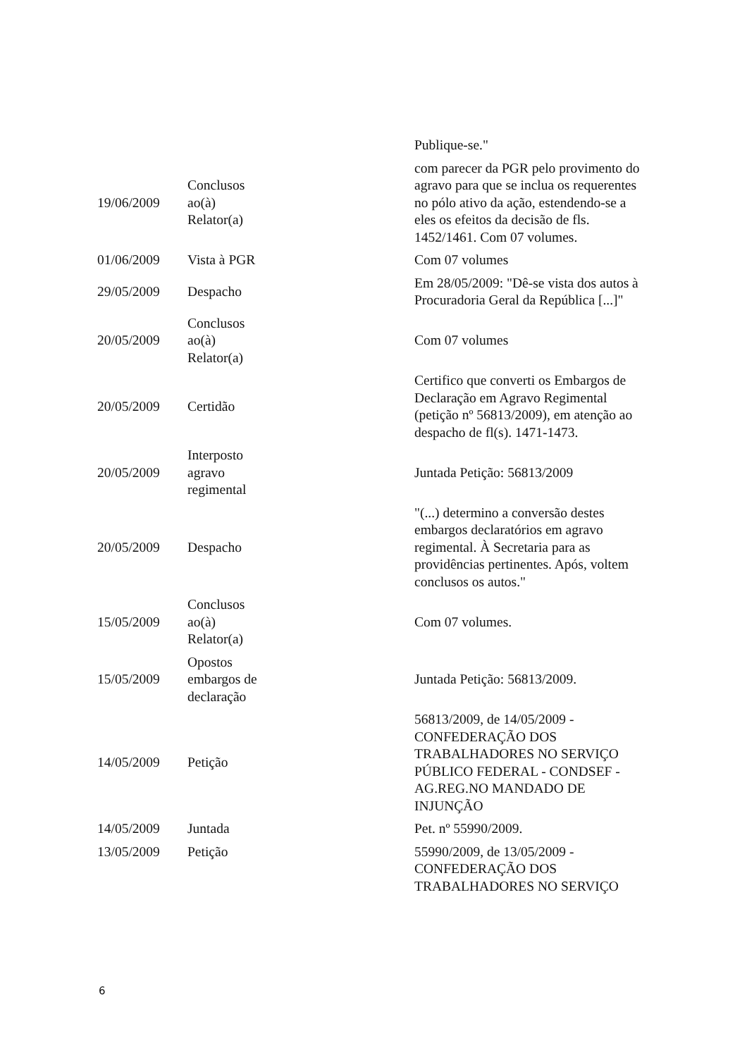| | | Publique-se." |
| 19/06/2009 | Conclusos ao(à) Relator(a) | com parecer da PGR pelo provimento do agravo para que se inclua os requerentes no pólo ativo da ação, estendendo-se a eles os efeitos da decisão de fls. 1452/1461. Com 07 volumes. |
| 01/06/2009 | Vista à PGR | Com 07 volumes |
| 29/05/2009 | Despacho | Em 28/05/2009: "Dê-se vista dos autos à Procuradoria Geral da República [...]" |
| 20/05/2009 | Conclusos ao(à) Relator(a) | Com 07 volumes |
| 20/05/2009 | Certidão | Certifico que converti os Embargos de Declaração em Agravo Regimental (petição nº 56813/2009), em atenção ao despacho de fl(s). 1471-1473. |
| 20/05/2009 | Interposto agravo regimental | Juntada Petição: 56813/2009 |
| 20/05/2009 | Despacho | "(...) determino a conversão destes embargos declaratórios em agravo regimental. À Secretaria para as providências pertinentes. Após, voltem conclusos os autos." |
| 15/05/2009 | Conclusos ao(à) Relator(a) | Com 07 volumes. |
| 15/05/2009 | Opostos embargos de declaração | Juntada Petição: 56813/2009. |
| 14/05/2009 | Petição | 56813/2009, de 14/05/2009 - CONFEDERAÇÃO DOS TRABALHADORES NO SERVIÇO PÚBLICO FEDERAL - CONDSEF - AG.REG.NO MANDADO DE INJUNÇÃO |
| 14/05/2009 | Juntada | Pet. nº 55990/2009. |
| 13/05/2009 | Petição | 55990/2009, de 13/05/2009 - CONFEDERAÇÃO DOS TRABALHADORES NO SERVIÇO |
6